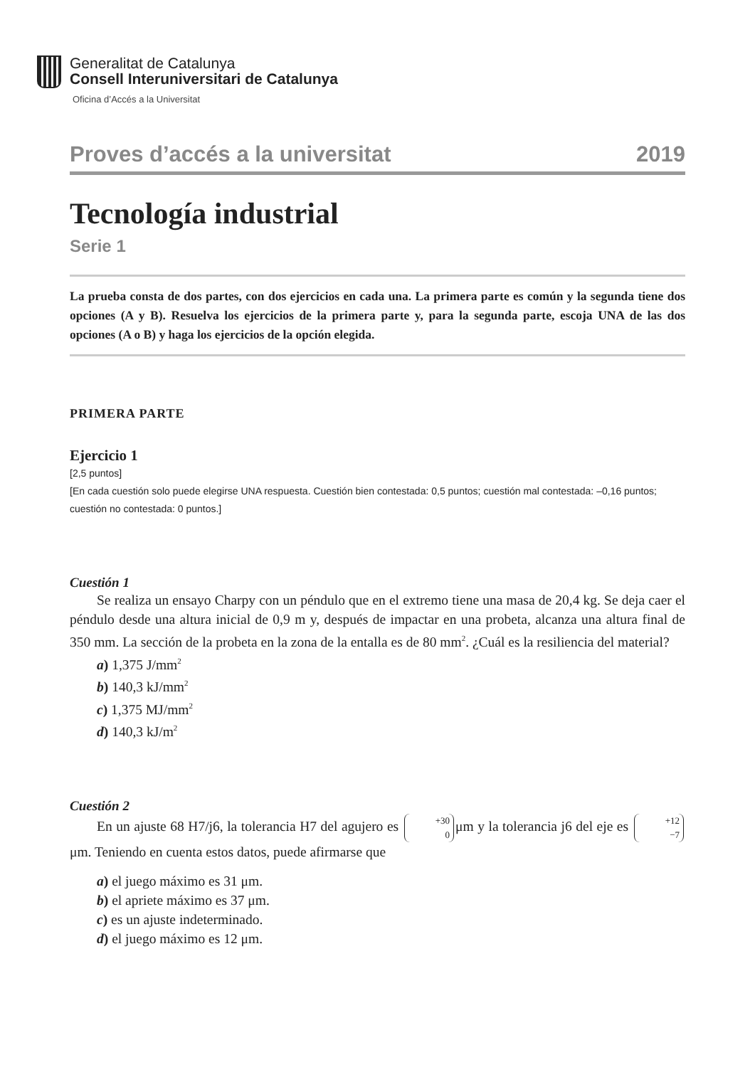Generalitat de Catalunya
Consell Interuniversitari de Catalunya
Oficina d’Accés a la Universitat
Proves d’accés a la universitat 2019
Tecnología industrial
Serie 1
La prueba consta de dos partes, con dos ejercicios en cada una. La primera parte es común y la segunda tiene dos opciones (A y B). Resuelva los ejercicios de la primera parte y, para la segunda parte, escoja UNA de las dos opciones (A o B) y haga los ejercicios de la opción elegida.
PRIMERA PARTE
Ejercicio 1
[2,5 puntos]
[En cada cuestión solo puede elegirse UNA respuesta. Cuestión bien contestada: 0,5 puntos; cuestión mal contestada: –0,16 puntos; cuestión no contestada: 0 puntos.]
Cuestión 1
Se realiza un ensayo Charpy con un péndulo que en el extremo tiene una masa de 20,4 kg. Se deja caer el péndulo desde una altura inicial de 0,9 m y, después de impactar en una probeta, alcanza una altura final de 350 mm. La sección de la probeta en la zona de la entalla es de 80 mm<sup>2</sup>. ¿Cuál es la resiliencia del material?
a) 1,375 J/mm<sup>2</sup>
b) 140,3 kJ/mm<sup>2</sup>
c) 1,375 MJ/mm<sup>2</sup>
d) 140,3 kJ/m<sup>2</sup>
Cuestión 2
En un ajuste 68 H7/j6, la tolerancia H7 del agujero es +30
0 μm y la tolerancia j6 del eje es +12
−7 μm. Teniendo en cuenta estos datos, puede afirmarse que
a) el juego máximo es 31 μm.
b) el apriete máximo es 37 μm.
c) es un ajuste indeterminado.
d) el juego máximo es 12 μm.